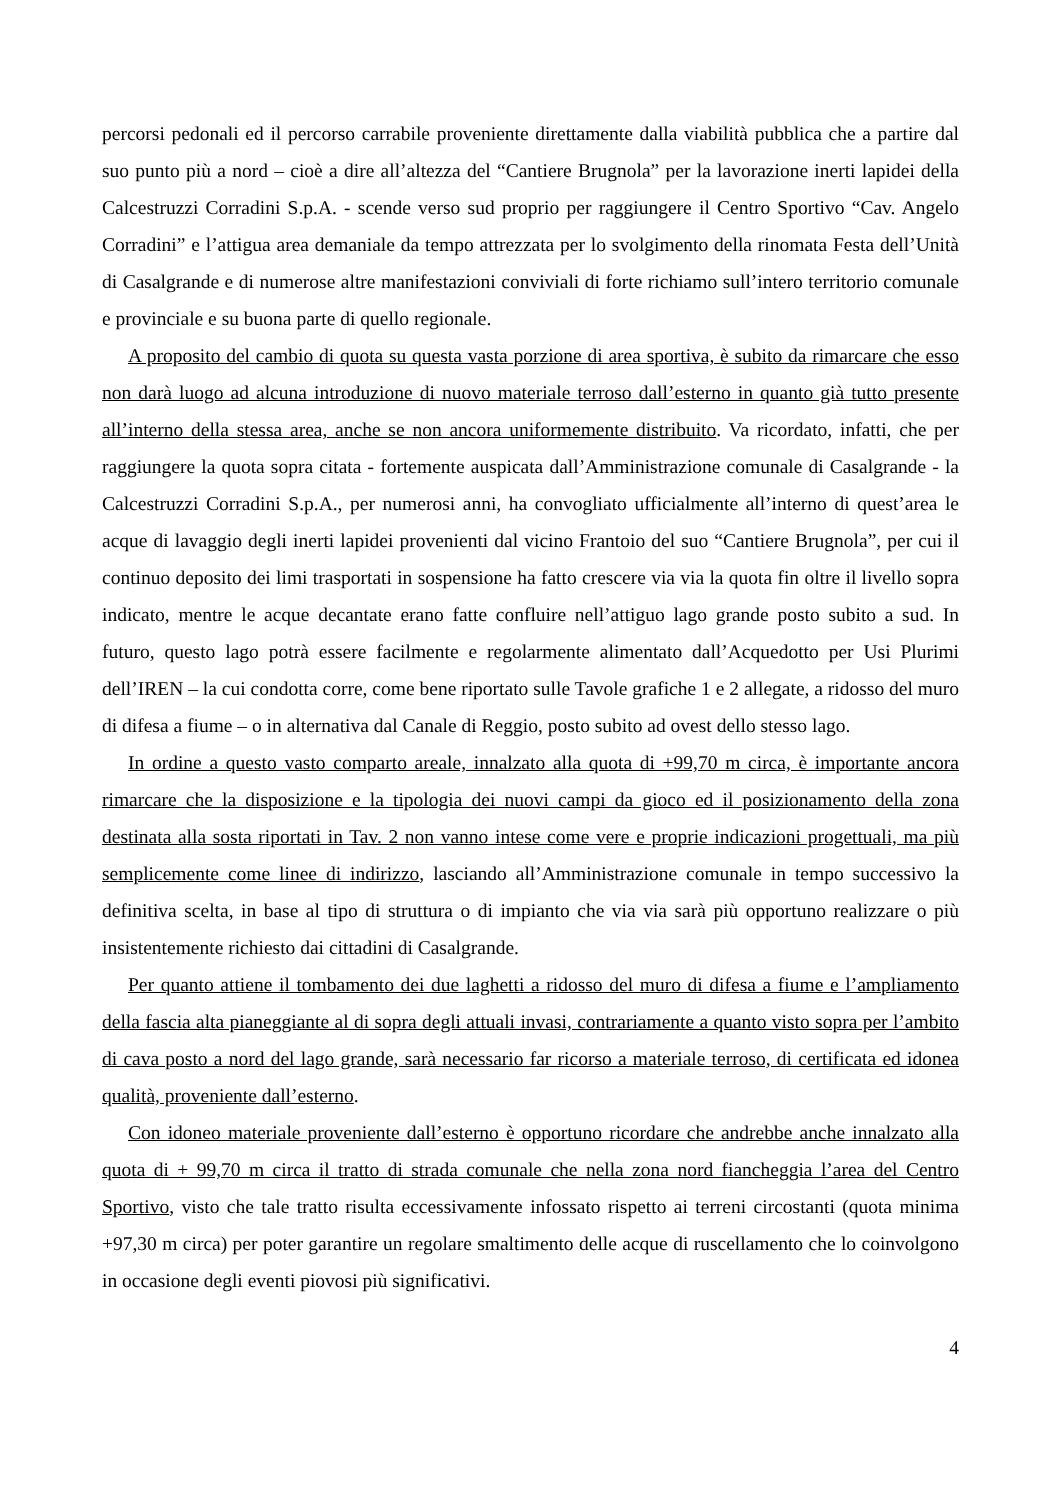percorsi pedonali ed il percorso carrabile proveniente direttamente dalla viabilità pubblica che a partire dal suo punto più a nord – cioè a dire all’altezza del “Cantiere Brugnola” per la lavorazione inerti lapidei della Calcestruzzi Corradini S.p.A. - scende verso sud proprio per raggiungere il Centro Sportivo “Cav. Angelo Corradini” e l’attigua area demaniale da tempo attrezzata per lo svolgimento della rinomata Festa dell’Unità di Casalgrande e di numerose altre manifestazioni conviviali di forte richiamo sull’intero territorio comunale e provinciale e su buona parte di quello regionale.
A proposito del cambio di quota su questa vasta porzione di area sportiva, è subito da rimarcare che esso non darà luogo ad alcuna introduzione di nuovo materiale terroso dall’esterno in quanto già tutto presente all’interno della stessa area, anche se non ancora uniformemente distribuito. Va ricordato, infatti, che per raggiungere la quota sopra citata - fortemente auspicata dall’Amministrazione comunale di Casalgrande - la Calcestruzzi Corradini S.p.A., per numerosi anni, ha convogliato ufficialmente all’interno di quest’area le acque di lavaggio degli inerti lapidei provenienti dal vicino Frantoio del suo “Cantiere Brugnola”, per cui il continuo deposito dei limi trasportati in sospensione ha fatto crescere via via la quota fin oltre il livello sopra indicato, mentre le acque decantate erano fatte confluire nell’attiguo lago grande posto subito a sud. In futuro, questo lago potrà essere facilmente e regolarmente alimentato dall’Acquedotto per Usi Plurimi dell’IREN – la cui condotta corre, come bene riportato sulle Tavole grafiche 1 e 2 allegate, a ridosso del muro di difesa a fiume – o in alternativa dal Canale di Reggio, posto subito ad ovest dello stesso lago.
In ordine a questo vasto comparto areale, innalzato alla quota di +99,70 m circa, è importante ancora rimarcare che la disposizione e la tipologia dei nuovi campi da gioco ed il posizionamento della zona destinata alla sosta riportati in Tav. 2 non vanno intese come vere e proprie indicazioni progettuali, ma più semplicemente come linee di indirizzo, lasciando all’Amministrazione comunale in tempo successivo la definitiva scelta, in base al tipo di struttura o di impianto che via via sarà più opportuno realizzare o più insistentemente richiesto dai cittadini di Casalgrande.
Per quanto attiene il tombamento dei due laghetti a ridosso del muro di difesa a fiume e l’ampliamento della fascia alta pianeggiante al di sopra degli attuali invasi, contrariamente a quanto visto sopra per l’ambito di cava posto a nord del lago grande, sarà necessario far ricorso a materiale terroso, di certificata ed idonea qualità, proveniente dall’esterno.
Con idoneo materiale proveniente dall’esterno è opportuno ricordare che andrebbe anche innalzato alla quota di + 99,70 m circa il tratto di strada comunale che nella zona nord fiancheggia l’area del Centro Sportivo, visto che tale tratto risulta eccessivamente infossato rispetto ai terreni circostanti (quota minima +97,30 m circa) per poter garantire un regolare smaltimento delle acque di ruscellamento che lo coinvolgono in occasione degli eventi piovosi più significativi.
4